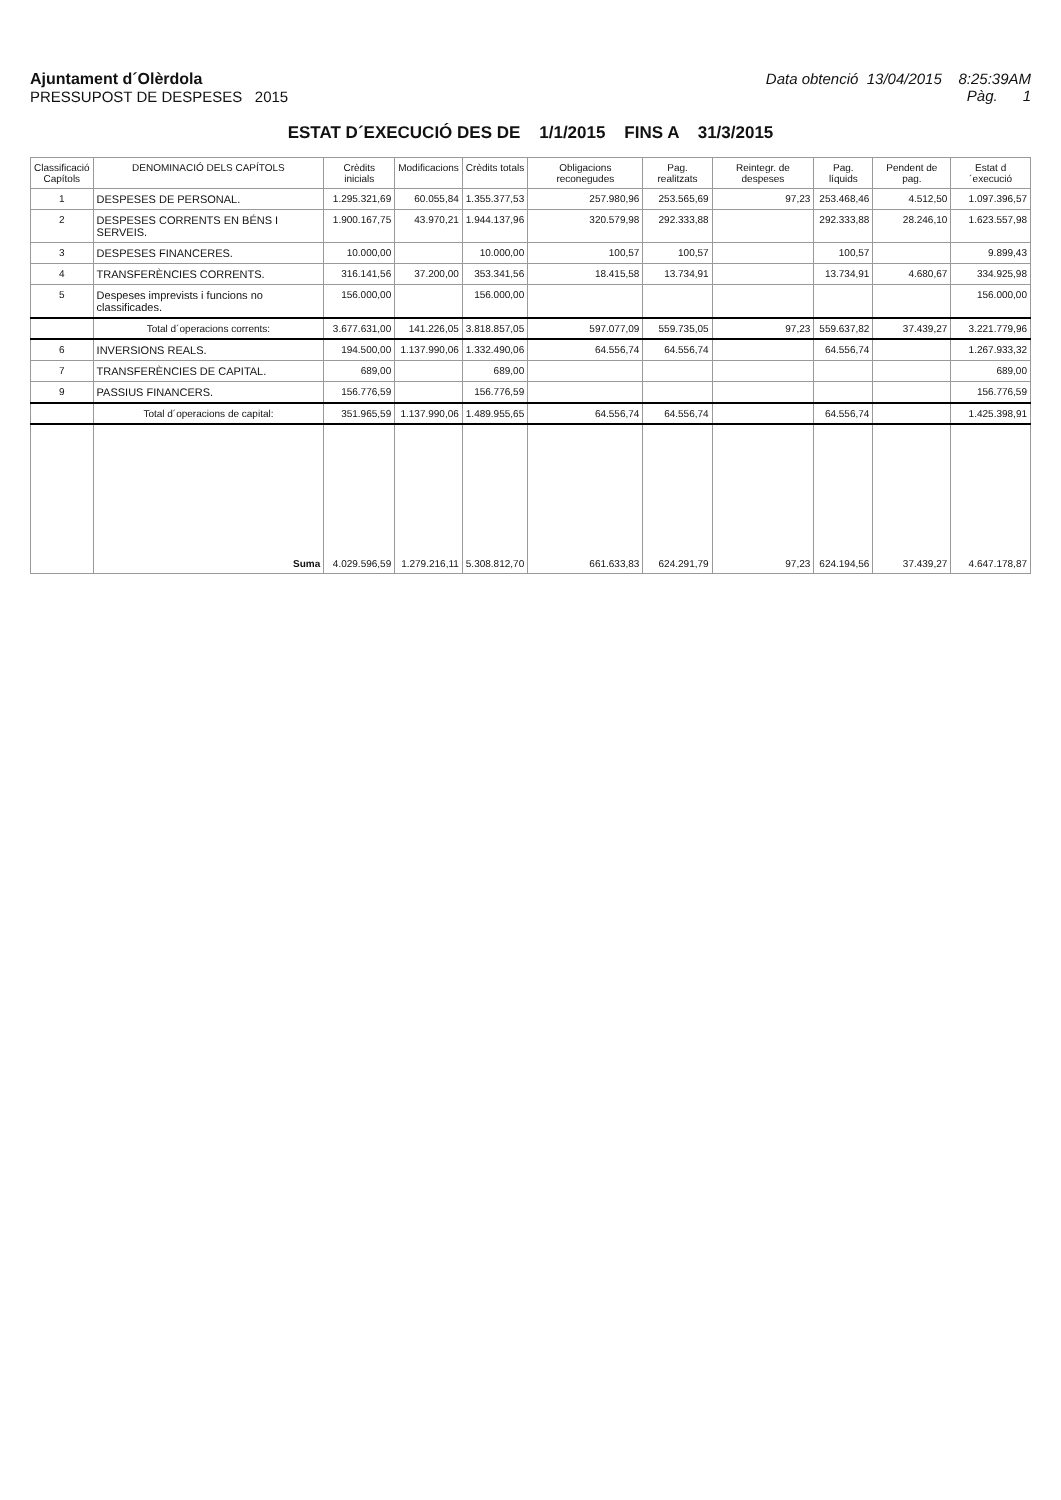Ajuntament d´Olèrdola
PRESSUPOST DE DESPESES 2015
Data obtenció 13/04/2015 8:25:39AM
Pàg. 1
ESTAT D´EXECUCIÓ DES DE 1/1/2015 FINS A 31/3/2015
| Classificació Capítols | DENOMINACIÓ DELS CAPÍTOLS | Crèdits inicials | Modificacions | Crèdits totals | Obligacions reconegudes | Pag. realitzats | Reintegr. de despeses | Pag. líquids | Pendent de pag. | Estat d´execució |
| --- | --- | --- | --- | --- | --- | --- | --- | --- | --- | --- |
| 1 | DESPESES DE PERSONAL. | 1.295.321,69 | 60.055,84 | 1.355.377,53 | 257.980,96 | 253.565,69 | 97,23 | 253.468,46 | 4.512,50 | 1.097.396,57 |
| 2 | DESPESES CORRENTS EN BÉNS I SERVEIS. | 1.900.167,75 | 43.970,21 | 1.944.137,96 | 320.579,98 | 292.333,88 | | 292.333,88 | 28.246,10 | 1.623.557,98 |
| 3 | DESPESES FINANCERES. | 10.000,00 | | 10.000,00 | 100,57 | 100,57 | | 100,57 | | 9.899,43 |
| 4 | TRANSFERÈNCIES CORRENTS. | 316.141,56 | 37.200,00 | 353.341,56 | 18.415,58 | 13.734,91 | | 13.734,91 | 4.680,67 | 334.925,98 |
| 5 | Despeses imprevists i funcions no classificades. | 156.000,00 | | 156.000,00 | | | | | | 156.000,00 |
| | Total d´operacions corrents: | 3.677.631,00 | 141.226,05 | 3.818.857,05 | 597.077,09 | 559.735,05 | 97,23 | 559.637,82 | 37.439,27 | 3.221.779,96 |
| 6 | INVERSIONS REALS. | 194.500,00 | 1.137.990,06 | 1.332.490,06 | 64.556,74 | 64.556,74 | | 64.556,74 | | 1.267.933,32 |
| 7 | TRANSFERÈNCIES DE CAPITAL. | 689,00 | | 689,00 | | | | | | 689,00 |
| 9 | PASSIUS FINANCERS. | 156.776,59 | | 156.776,59 | | | | | | 156.776,59 |
| | Total d´operacions de capital: | 351.965,59 | 1.137.990,06 | 1.489.955,65 | 64.556,74 | 64.556,74 | | 64.556,74 | | 1.425.398,91 |
| | Suma | 4.029.596,59 | 1.279.216,11 | 5.308.812,70 | 661.633,83 | 624.291,79 | 97,23 | 624.194,56 | 37.439,27 | 4.647.178,87 |